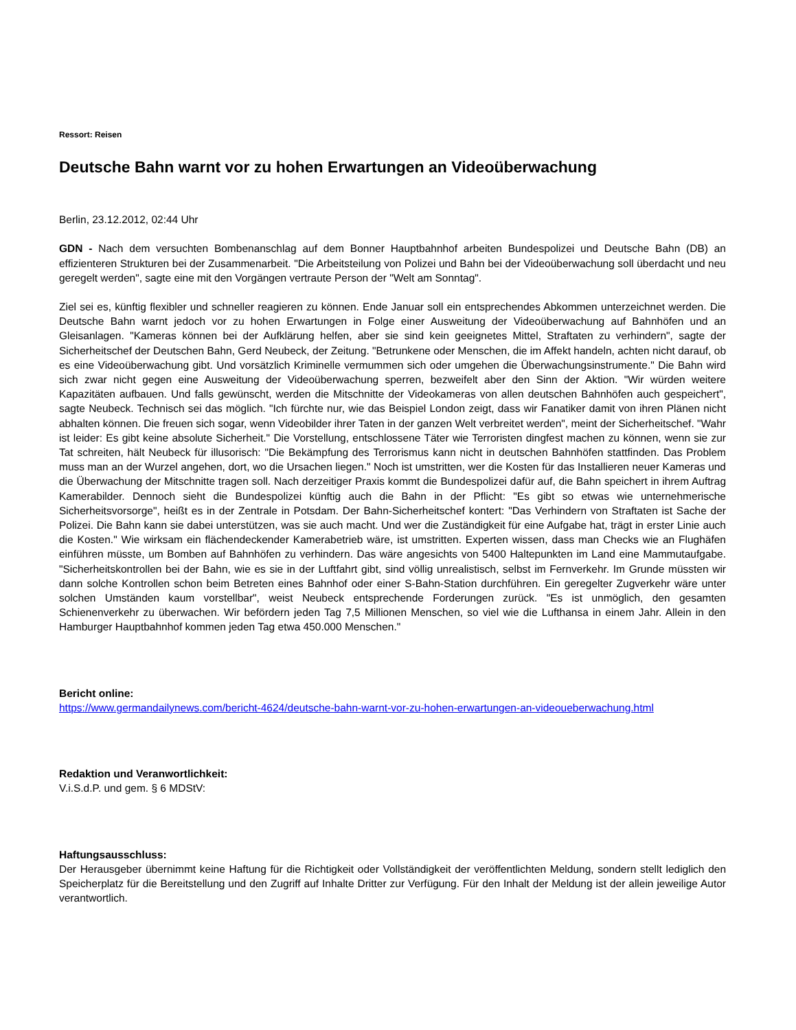Ressort: Reisen
Deutsche Bahn warnt vor zu hohen Erwartungen an Videoüberwachung
Berlin, 23.12.2012, 02:44 Uhr
GDN - Nach dem versuchten Bombenanschlag auf dem Bonner Hauptbahnhof arbeiten Bundespolizei und Deutsche Bahn (DB) an effizienteren Strukturen bei der Zusammenarbeit. "Die Arbeitsteilung von Polizei und Bahn bei der Videoüberwachung soll überdacht und neu geregelt werden", sagte eine mit den Vorgängen vertraute Person der "Welt am Sonntag".
Ziel sei es, künftig flexibler und schneller reagieren zu können. Ende Januar soll ein entsprechendes Abkommen unterzeichnet werden. Die Deutsche Bahn warnt jedoch vor zu hohen Erwartungen in Folge einer Ausweitung der Videoüberwachung auf Bahnhöfen und an Gleisanlagen. "Kameras können bei der Aufklärung helfen, aber sie sind kein geeignetes Mittel, Straftaten zu verhindern", sagte der Sicherheitschef der Deutschen Bahn, Gerd Neubeck, der Zeitung. "Betrunkene oder Menschen, die im Affekt handeln, achten nicht darauf, ob es eine Videoüberwachung gibt. Und vorsätzlich Kriminelle vermummen sich oder umgehen die Überwachungsinstrumente." Die Bahn wird sich zwar nicht gegen eine Ausweitung der Videoüberwachung sperren, bezweifelt aber den Sinn der Aktion. "Wir würden weitere Kapazitäten aufbauen. Und falls gewünscht, werden die Mitschnitte der Videokameras von allen deutschen Bahnhöfen auch gespeichert", sagte Neubeck. Technisch sei das möglich. "Ich fürchte nur, wie das Beispiel London zeigt, dass wir Fanatiker damit von ihren Plänen nicht abhalten können. Die freuen sich sogar, wenn Videobilder ihrer Taten in der ganzen Welt verbreitet werden", meint der Sicherheitschef. "Wahr ist leider: Es gibt keine absolute Sicherheit." Die Vorstellung, entschlossene Täter wie Terroristen dingfest machen zu können, wenn sie zur Tat schreiten, hält Neubeck für illusorisch: "Die Bekämpfung des Terrorismus kann nicht in deutschen Bahnhöfen stattfinden. Das Problem muss man an der Wurzel angehen, dort, wo die Ursachen liegen." Noch ist umstritten, wer die Kosten für das Installieren neuer Kameras und die Überwachung der Mitschnitte tragen soll. Nach derzeitiger Praxis kommt die Bundespolizei dafür auf, die Bahn speichert in ihrem Auftrag Kamerabilder. Dennoch sieht die Bundespolizei künftig auch die Bahn in der Pflicht: "Es gibt so etwas wie unternehmerische Sicherheitsvorsorge", heißt es in der Zentrale in Potsdam. Der Bahn-Sicherheitschef kontert: "Das Verhindern von Straftaten ist Sache der Polizei. Die Bahn kann sie dabei unterstützen, was sie auch macht. Und wer die Zuständigkeit für eine Aufgabe hat, trägt in erster Linie auch die Kosten." Wie wirksam ein flächendeckender Kamerabetrieb wäre, ist umstritten. Experten wissen, dass man Checks wie an Flughäfen einführen müsste, um Bomben auf Bahnhöfen zu verhindern. Das wäre angesichts von 5400 Haltepunkten im Land eine Mammutaufgabe. "Sicherheitskontrollen bei der Bahn, wie es sie in der Luftfahrt gibt, sind völlig unrealistisch, selbst im Fernverkehr. Im Grunde müssten wir dann solche Kontrollen schon beim Betreten eines Bahnhof oder einer S-Bahn-Station durchführen. Ein geregelter Zugverkehr wäre unter solchen Umständen kaum vorstellbar", weist Neubeck entsprechende Forderungen zurück. "Es ist unmöglich, den gesamten Schienenverkehr zu überwachen. Wir befördern jeden Tag 7,5 Millionen Menschen, so viel wie die Lufthansa in einem Jahr. Allein in den Hamburger Hauptbahnhof kommen jeden Tag etwa 450.000 Menschen."
Bericht online:
https://www.germandailynews.com/bericht-4624/deutsche-bahn-warnt-vor-zu-hohen-erwartungen-an-videoueberwachung.html
Redaktion und Veranwortlichkeit:
V.i.S.d.P. und gem. § 6 MDStV:
Haftungsausschluss:
Der Herausgeber übernimmt keine Haftung für die Richtigkeit oder Vollständigkeit der veröffentlichten Meldung, sondern stellt lediglich den Speicherplatz für die Bereitstellung und den Zugriff auf Inhalte Dritter zur Verfügung. Für den Inhalt der Meldung ist der allein jeweilige Autor verantwortlich.